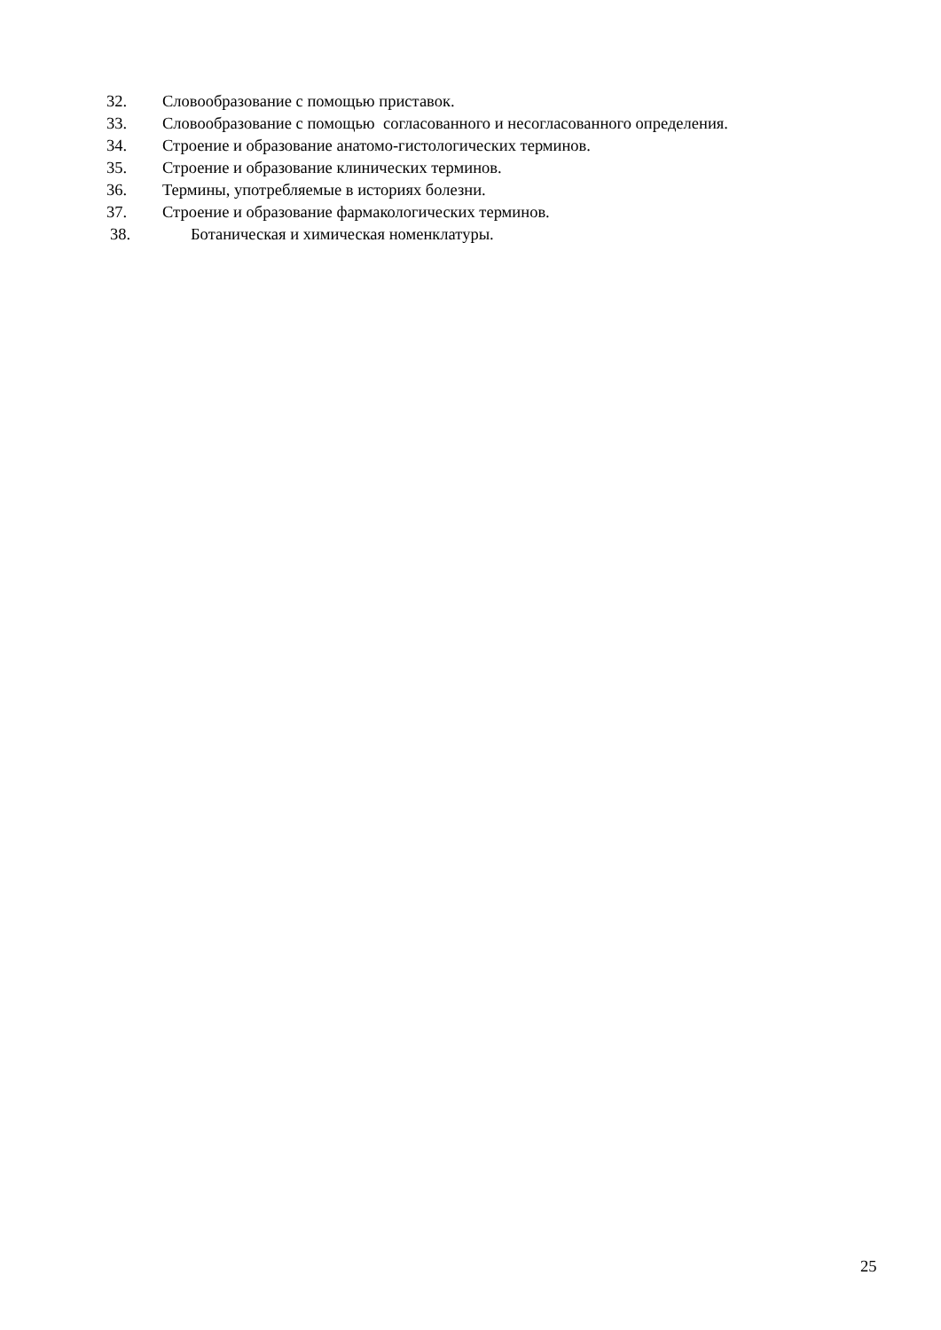32. Словообразование с помощью приставок.
33. Словообразование с помощью согласованного и несогласованного определения.
34. Строение и образование анатомо-гистологических терминов.
35. Строение и образование клинических терминов.
36. Термины, употребляемые в историях болезни.
37. Строение и образование фармакологических терминов.
38. Ботаническая и химическая номенклатуры.
25